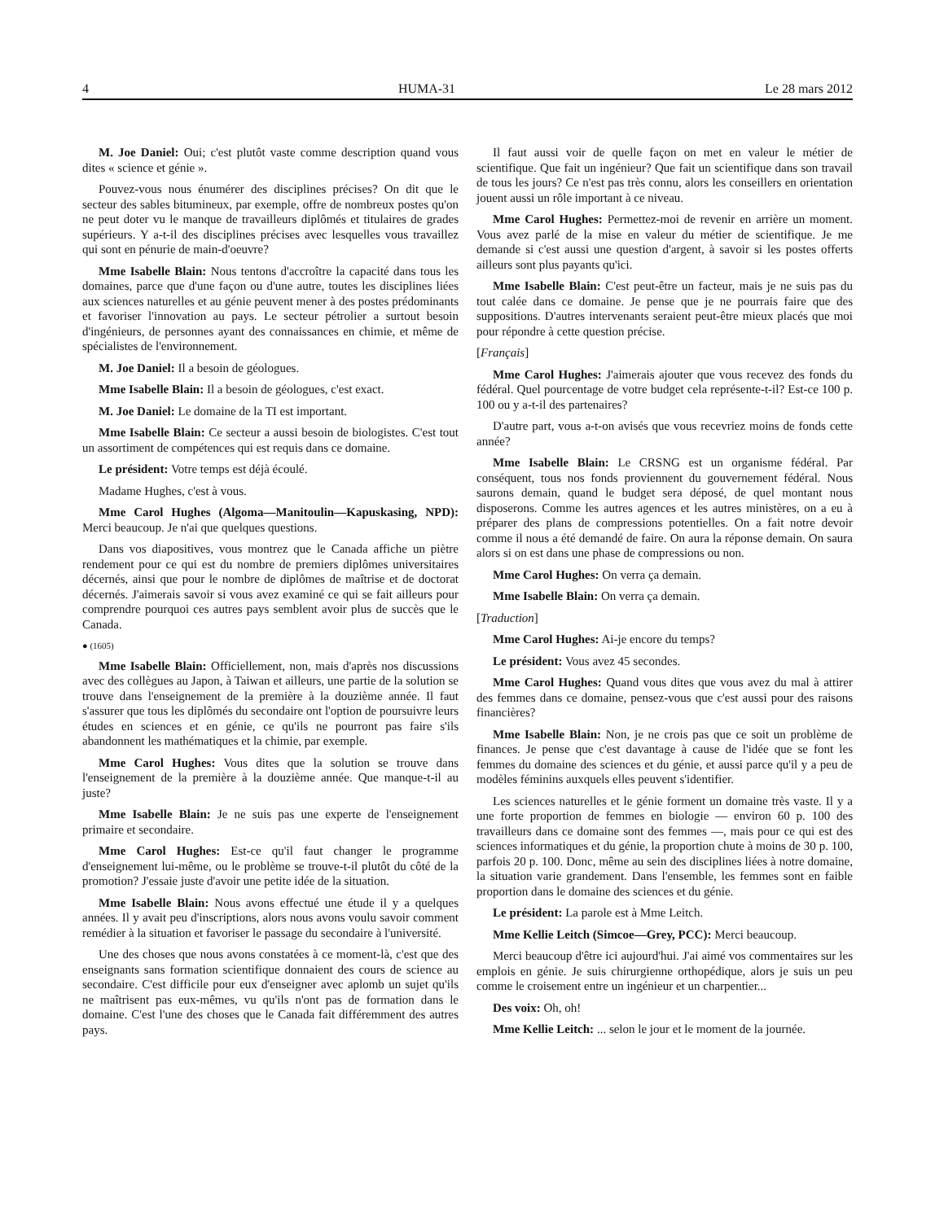4 HUMA-31 Le 28 mars 2012
M. Joe Daniel: Oui; c'est plutôt vaste comme description quand vous dites « science et génie ».
Pouvez-vous nous énumérer des disciplines précises? On dit que le secteur des sables bitumineux, par exemple, offre de nombreux postes qu'on ne peut doter vu le manque de travailleurs diplômés et titulaires de grades supérieurs. Y a-t-il des disciplines précises avec lesquelles vous travaillez qui sont en pénurie de main-d'oeuvre?
Mme Isabelle Blain: Nous tentons d'accroître la capacité dans tous les domaines, parce que d'une façon ou d'une autre, toutes les disciplines liées aux sciences naturelles et au génie peuvent mener à des postes prédominants et favoriser l'innovation au pays. Le secteur pétrolier a surtout besoin d'ingénieurs, de personnes ayant des connaissances en chimie, et même de spécialistes de l'environnement.
M. Joe Daniel: Il a besoin de géologues.
Mme Isabelle Blain: Il a besoin de géologues, c'est exact.
M. Joe Daniel: Le domaine de la TI est important.
Mme Isabelle Blain: Ce secteur a aussi besoin de biologistes. C'est tout un assortiment de compétences qui est requis dans ce domaine.
Le président: Votre temps est déjà écoulé.
Madame Hughes, c'est à vous.
Mme Carol Hughes (Algoma—Manitoulin—Kapuskasing, NPD): Merci beaucoup. Je n'ai que quelques questions.
Dans vos diapositives, vous montrez que le Canada affiche un piètre rendement pour ce qui est du nombre de premiers diplômes universitaires décernés, ainsi que pour le nombre de diplômes de maîtrise et de doctorat décernés. J'aimerais savoir si vous avez examiné ce qui se fait ailleurs pour comprendre pourquoi ces autres pays semblent avoir plus de succès que le Canada.
● (1605)
Mme Isabelle Blain: Officiellement, non, mais d'après nos discussions avec des collègues au Japon, à Taiwan et ailleurs, une partie de la solution se trouve dans l'enseignement de la première à la douzième année. Il faut s'assurer que tous les diplômés du secondaire ont l'option de poursuivre leurs études en sciences et en génie, ce qu'ils ne pourront pas faire s'ils abandonnent les mathématiques et la chimie, par exemple.
Mme Carol Hughes: Vous dites que la solution se trouve dans l'enseignement de la première à la douzième année. Que manque-t-il au juste?
Mme Isabelle Blain: Je ne suis pas une experte de l'enseignement primaire et secondaire.
Mme Carol Hughes: Est-ce qu'il faut changer le programme d'enseignement lui-même, ou le problème se trouve-t-il plutôt du côté de la promotion? J'essaie juste d'avoir une petite idée de la situation.
Mme Isabelle Blain: Nous avons effectué une étude il y a quelques années. Il y avait peu d'inscriptions, alors nous avons voulu savoir comment remédier à la situation et favoriser le passage du secondaire à l'université.
Une des choses que nous avons constatées à ce moment-là, c'est que des enseignants sans formation scientifique donnaient des cours de science au secondaire. C'est difficile pour eux d'enseigner avec aplomb un sujet qu'ils ne maîtrisent pas eux-mêmes, vu qu'ils n'ont pas de formation dans le domaine. C'est l'une des choses que le Canada fait différemment des autres pays.
Il faut aussi voir de quelle façon on met en valeur le métier de scientifique. Que fait un ingénieur? Que fait un scientifique dans son travail de tous les jours? Ce n'est pas très connu, alors les conseillers en orientation jouent aussi un rôle important à ce niveau.
Mme Carol Hughes: Permettez-moi de revenir en arrière un moment. Vous avez parlé de la mise en valeur du métier de scientifique. Je me demande si c'est aussi une question d'argent, à savoir si les postes offerts ailleurs sont plus payants qu'ici.
Mme Isabelle Blain: C'est peut-être un facteur, mais je ne suis pas du tout calée dans ce domaine. Je pense que je ne pourrais faire que des suppositions. D'autres intervenants seraient peut-être mieux placés que moi pour répondre à cette question précise.
[Français]
Mme Carol Hughes: J'aimerais ajouter que vous recevez des fonds du fédéral. Quel pourcentage de votre budget cela représente-t-il? Est-ce 100 p. 100 ou y a-t-il des partenaires?
D'autre part, vous a-t-on avisés que vous recevriez moins de fonds cette année?
Mme Isabelle Blain: Le CRSNG est un organisme fédéral. Par conséquent, tous nos fonds proviennent du gouvernement fédéral. Nous saurons demain, quand le budget sera déposé, de quel montant nous disposerons. Comme les autres agences et les autres ministères, on a eu à préparer des plans de compressions potentielles. On a fait notre devoir comme il nous a été demandé de faire. On aura la réponse demain. On saura alors si on est dans une phase de compressions ou non.
Mme Carol Hughes: On verra ça demain.
Mme Isabelle Blain: On verra ça demain.
[Traduction]
Mme Carol Hughes: Ai-je encore du temps?
Le président: Vous avez 45 secondes.
Mme Carol Hughes: Quand vous dites que vous avez du mal à attirer des femmes dans ce domaine, pensez-vous que c'est aussi pour des raisons financières?
Mme Isabelle Blain: Non, je ne crois pas que ce soit un problème de finances. Je pense que c'est davantage à cause de l'idée que se font les femmes du domaine des sciences et du génie, et aussi parce qu'il y a peu de modèles féminins auxquels elles peuvent s'identifier.
Les sciences naturelles et le génie forment un domaine très vaste. Il y a une forte proportion de femmes en biologie — environ 60 p. 100 des travailleurs dans ce domaine sont des femmes —, mais pour ce qui est des sciences informatiques et du génie, la proportion chute à moins de 30 p. 100, parfois 20 p. 100. Donc, même au sein des disciplines liées à notre domaine, la situation varie grandement. Dans l'ensemble, les femmes sont en faible proportion dans le domaine des sciences et du génie.
Le président: La parole est à Mme Leitch.
Mme Kellie Leitch (Simcoe—Grey, PCC): Merci beaucoup.
Merci beaucoup d'être ici aujourd'hui. J'ai aimé vos commentaires sur les emplois en génie. Je suis chirurgienne orthopédique, alors je suis un peu comme le croisement entre un ingénieur et un charpentier...
Des voix: Oh, oh!
Mme Kellie Leitch: ... selon le jour et le moment de la journée.